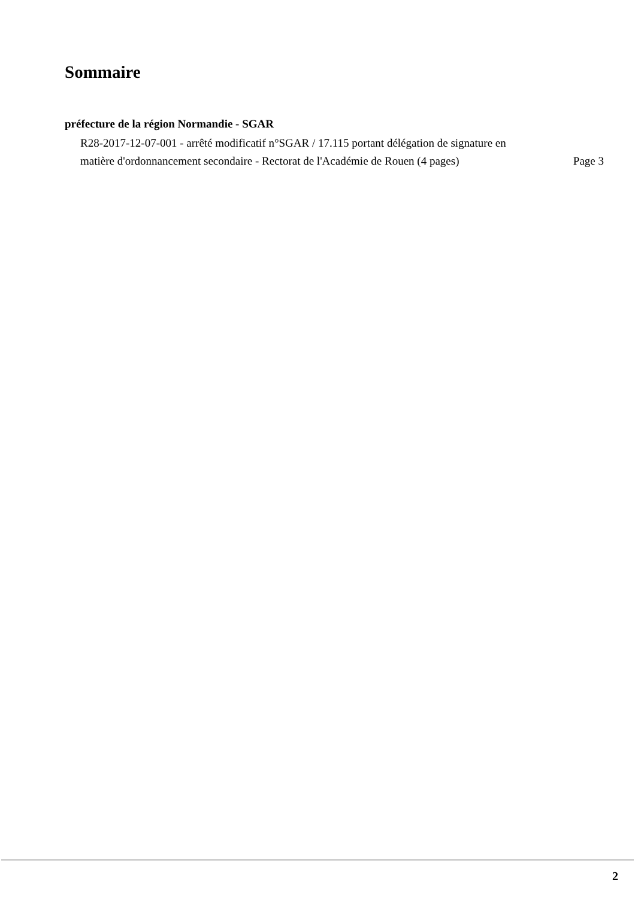Sommaire
préfecture de la région Normandie - SGAR
R28-2017-12-07-001 - arrêté modificatif n°SGAR / 17.115 portant délégation de signature en matière d'ordonnancement secondaire - Rectorat de l'Académie de Rouen (4 pages)
Page 3
2